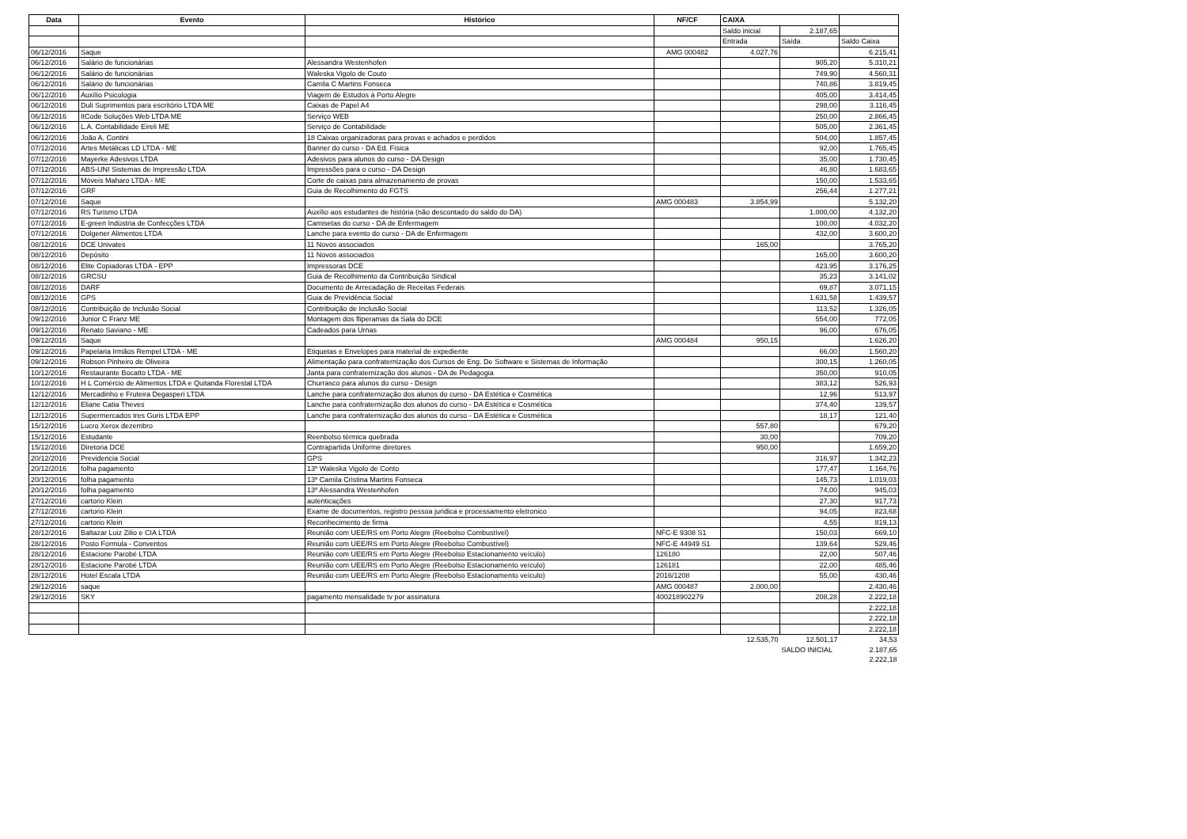| Data | Evento | Histórico | NF/CF | CAIXA | | |
| | | | | Saldo inicial | 2.187,65 | |
| | | | | Entrada | Saída | Saldo Caixa |
| 06/12/2016 | Saque | | AMG 000482 | 4.027,76 | | 6.215,41 |
| 06/12/2016 | Salário de funcionárias | Alessandra Westenhofen | | | 905,20 | 5.310,21 |
| 06/12/2016 | Salário de funcionárias | Waleska Vigolo de Couto | | | 749,90 | 4.560,31 |
| 06/12/2016 | Salário de funcionárias | Camila C Martins Fonseca | | | 740,86 | 3.819,45 |
| 06/12/2016 | Auxílio Psicologia | Viagem de Estudos à Porto Alegre | | | 405,00 | 3.414,45 |
| 06/12/2016 | Duli Suprimentos para escritório LTDA ME | Caixas de Papel A4 | | | 298,00 | 3.116,45 |
| 06/12/2016 | ItCode Soluções Web LTDA ME | Serviço WEB | | | 250,00 | 2.866,45 |
| 06/12/2016 | L.A. Contabilidade Eireli ME | Serviço de Contabilidade | | | 505,00 | 2.361,45 |
| 06/12/2016 | João A. Contini | 18 Caixas organizadoras para provas e achados e perdidos | | | 504,00 | 1.857,45 |
| 07/12/2016 | Artes Metálicas LD LTDA - ME | Banner do curso - DA Ed. Física | | | 92,00 | 1.765,45 |
| 07/12/2016 | Mayerke Adesivos LTDA | Adesivos para alunos do curso - DA Design | | | 35,00 | 1.730,45 |
| 07/12/2016 | ABS-UNI Sistemas de Impressão LTDA | Impressões para o curso - DA Design | | | 46,80 | 1.683,65 |
| 07/12/2016 | Móveis Maharo LTDA - ME | Corte de caixas para almazenamento de provas | | | 150,00 | 1.533,65 |
| 07/12/2016 | GRF | Guia de Recolhimento do FGTS | | | 256,44 | 1.277,21 |
| 07/12/2016 | Saque | | AMG 000483 | 3.854,99 | | 5.132,20 |
| 07/12/2016 | RS Turismo LTDA | Auxílio aos estudantes de história (não descontado do saldo do DA) | | | 1.000,00 | 4.132,20 |
| 07/12/2016 | E-green Indústria de Confecções LTDA | Camisetas do curso - DA de Enfermagem | | | 100,00 | 4.032,20 |
| 07/12/2016 | Dolgener Alimentos LTDA | Lanche para evento do curso - DA de Enfermagem | | | 432,00 | 3.600,20 |
| 08/12/2016 | DCE Univates | 11 Novos associados | | 165,00 | | 3.765,20 |
| 08/12/2016 | Depósito | 11 Novos associados | | | 165,00 | 3.600,20 |
| 08/12/2016 | Elite Copiadoras LTDA - EPP | Impressoras DCE | | | 423,95 | 3.176,25 |
| 08/12/2016 | GRCSU | Guia de Recolhimento da Contribuição Sindical | | | 35,23 | 3.141,02 |
| 08/12/2016 | DARF | Documento de Arrecadação de Receitas Federais | | | 69,87 | 3.071,15 |
| 08/12/2016 | GPS | Guia de Previdência Social | | | 1.631,58 | 1.439,57 |
| 08/12/2016 | Contribuição de Inclusão Social | Contribuição de Inclusão Social | | | 113,52 | 1.326,05 |
| 09/12/2016 | Junior C Franz ME | Montagem dos fliperamas da Sala do DCE | | | 554,00 | 772,05 |
| 09/12/2016 | Renato Saviano - ME | Cadeados para Urnas | | | 96,00 | 676,05 |
| 09/12/2016 | Saque | | AMG 000484 | 950,15 | | 1.626,20 |
| 09/12/2016 | Papelaria Irmãos Rempel LTDA - ME | Etiquetas e Envelopes para material de expediente | | | 66,00 | 1.560,20 |
| 09/12/2016 | Robson Pinheiro de Oliveira | Alimentação para confraternização dos Cursos de Eng. De Software e Sistemas de Informação | | | 300,15 | 1.260,05 |
| 10/12/2016 | Restaurante Bocatto LTDA - ME | Janta para confraternização dos alunos - DA de Pedagogia | | | 350,00 | 910,05 |
| 10/12/2016 | H L Comércio de Alimentos LTDA e Quitanda Florestal LTDA | Churrasco para alunos do curso - Design | | | 383,12 | 526,93 |
| 12/12/2016 | Mercadinho e Fruteira Degasperi LTDA | Lanche para confraternização dos alunos do curso - DA Estética e Cosmética | | | 12,96 | 513,97 |
| 12/12/2016 | Eliane Catia Theves | Lanche para confraternização dos alunos do curso - DA Estética e Cosmética | | | 374,40 | 139,57 |
| 12/12/2016 | Supermercados tres Guris LTDA EPP | Lanche para confraternização dos alunos do curso - DA Estética e Cosmética | | | 18,17 | 121,40 |
| 15/12/2016 | Lucro Xerox dezembro | | | 557,80 | | 679,20 |
| 15/12/2016 | Estudante | Reenbolso térmica quebrada | | 30,00 | | 709,20 |
| 15/12/2016 | Diretoria DCE | Contrapartida Uniforme diretores | | 950,00 | | 1.659,20 |
| 20/12/2016 | Previdencia Social | GPS | | | 316,97 | 1.342,23 |
| 20/12/2016 | folha pagamento | 13º Waleska Vigolo de Conto | | | 177,47 | 1.164,76 |
| 20/12/2016 | folha pagamento | 13º Camila Cristina Martins Fonseca | | | 145,73 | 1.019,03 |
| 20/12/2016 | folha pagamento | 13º Alessandra Westenhofen | | | 74,00 | 945,03 |
| 27/12/2016 | cartorio Klein | autenticações | | | 27,30 | 917,73 |
| 27/12/2016 | cartorio Klein | Exame de documentos, registro pessoa juridica e processamento eletronico | | | 94,05 | 823,68 |
| 27/12/2016 | cartorio Klein | Reconhecimento de firma | | | 4,55 | 819,13 |
| 28/12/2016 | Baltazar Luiz Zilio e CIA LTDA | Reunião com UEE/RS em Porto Alegre (Reebolso Combustível) | NFC-E 9308 S1 | | 150,03 | 669,10 |
| 28/12/2016 | Posto Formula - Conventos | Reunião com UEE/RS em Porto Alegre (Reebolso Combustível) | NFC-E 44949 S1 | | 139,64 | 529,46 |
| 28/12/2016 | Estacione Parobé LTDA | Reunião com UEE/RS em Porto Alegre (Reebolso Estacionamento veículo) | 126180 | | 22,00 | 507,46 |
| 28/12/2016 | Estacione Parobé LTDA | Reunião com UEE/RS em Porto Alegre (Reebolso Estacionamento veículo) | 126181 | | 22,00 | 485,46 |
| 28/12/2016 | Hotel Escala LTDA | Reunião com UEE/RS em Porto Alegre (Reebolso Estacionamento veículo) | 2016/1208 | | 55,00 | 430,46 |
| 29/12/2016 | saque | | AMG 000487 | 2.000,00 | | 2.430,46 |
| 29/12/2016 | SKY | pagamento mensalidade tv por assinatura | 400218902279 | | 208,28 | 2.222,18 |
| | | | | | | 2.222,18 |
| | | | | | | 2.222,18 |
| | | | | | | 2.222,18 |
| | | | | 12.535,70 | 12.501,17 | 34,53 |
| | | | | | SALDO INICIAL | 2.187,65 |
| | | | | | | 2.222,18 |